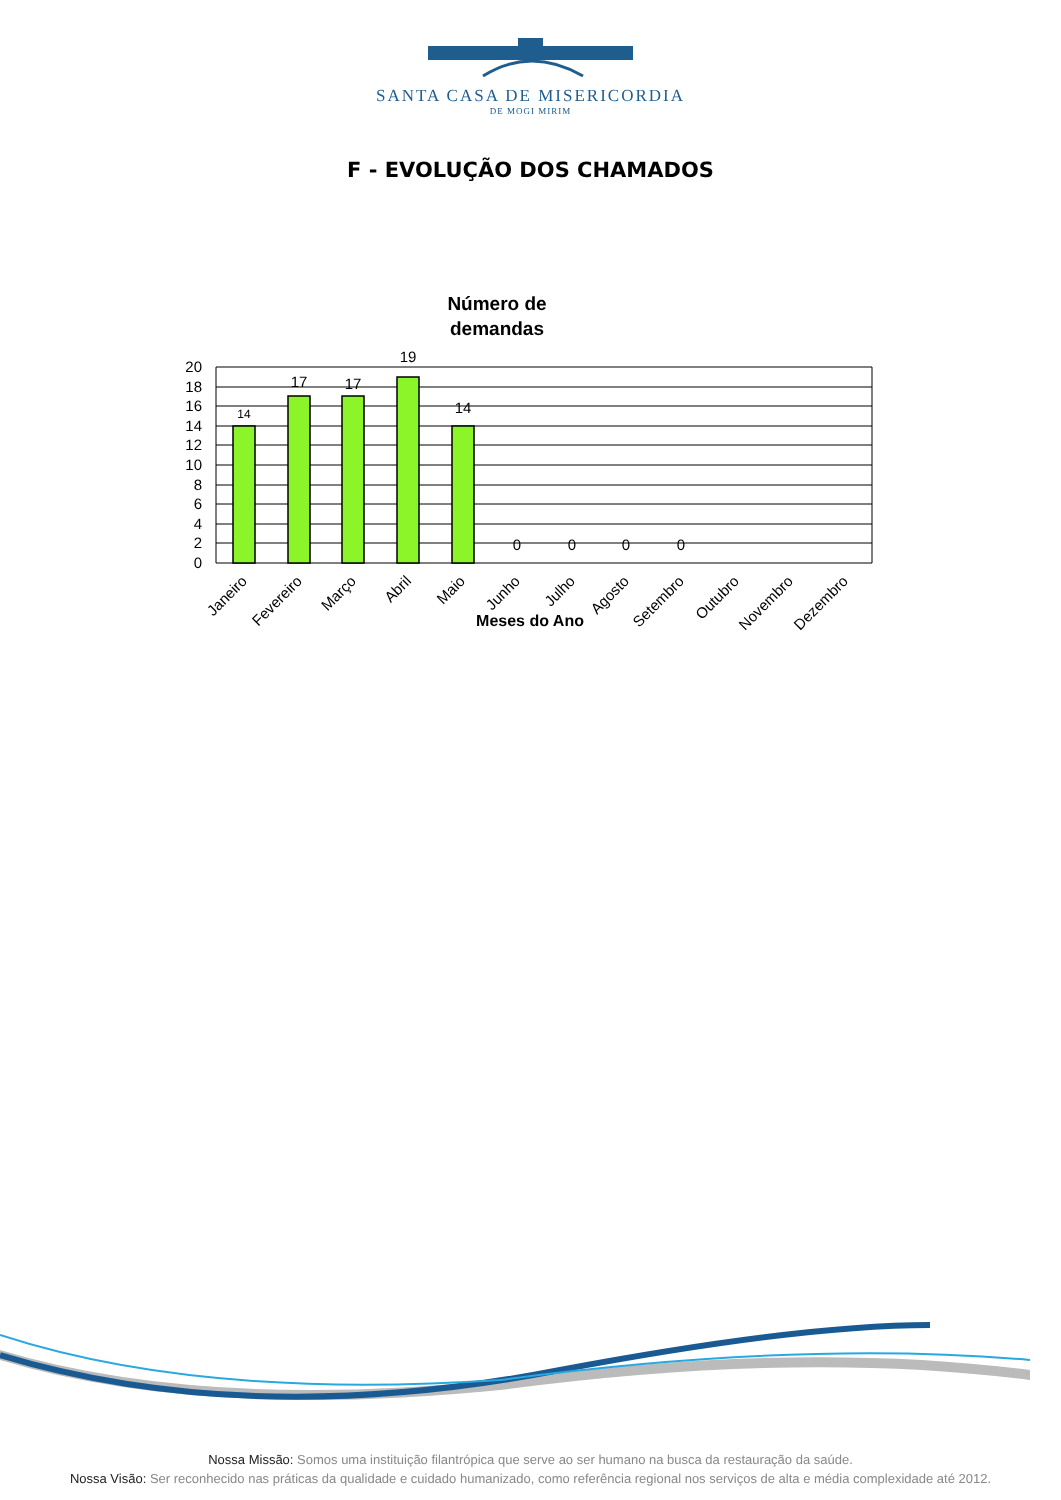SANTA CASA DE MISERICORDIA
DE MOGI MIRIM
F - EVOLUÇÃO DOS CHAMADOS
Número de
demandas
20
18
16
14
12
10
8
6
4
2
0
14
17
17
19
14
0
0
0
0
Janeiro
Fevereiro
Março
Abril
Maio
Junho
Julho
Agosto
Setembro
Outubro
Novembro
Dezembro
Meses do Ano
Nossa Missão: Somos uma instituição filantrópica que serve ao ser humano na busca da restauração da saúde.
Nossa Visão: Ser reconhecido nas práticas da qualidade e cuidado humanizado, como referência regional nos serviços de alta e média complexidade até 2012.